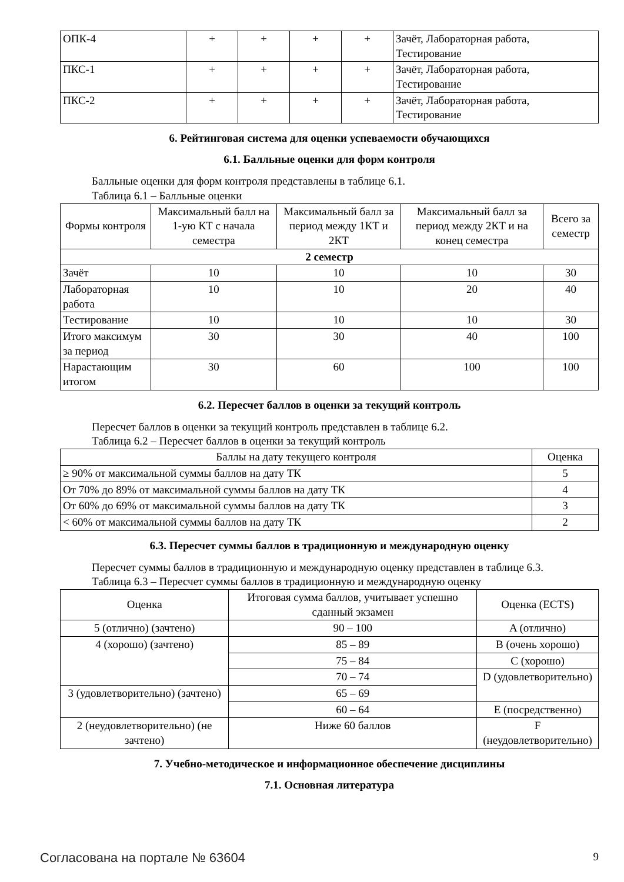| ОПК-4 | + | + | + | + | Зачёт, Лабораторная работа, Тестирование |
| ПКС-1 | + | + | + | + | Зачёт, Лабораторная работа, Тестирование |
| ПКС-2 | + | + | + | + | Зачёт, Лабораторная работа, Тестирование |
6. Рейтинговая система для оценки успеваемости обучающихся
6.1. Балльные оценки для форм контроля
Балльные оценки для форм контроля представлены в таблице 6.1.
Таблица 6.1 – Балльные оценки
| Формы контроля | Максимальный балл на 1-ую КТ с начала семестра | Максимальный балл за период между 1КТ и 2КТ | Максимальный балл за период между 2КТ и на конец семестра | Всего за семестр |
| --- | --- | --- | --- | --- |
| 2 семестр | | | | |
| Зачёт | 10 | 10 | 10 | 30 |
| Лабораторная работа | 10 | 10 | 20 | 40 |
| Тестирование | 10 | 10 | 10 | 30 |
| Итого максимум за период | 30 | 30 | 40 | 100 |
| Нарастающим итогом | 30 | 60 | 100 | 100 |
6.2. Пересчет баллов в оценки за текущий контроль
Пересчет баллов в оценки за текущий контроль представлен в таблице 6.2.
Таблица 6.2 – Пересчет баллов в оценки за текущий контроль
| Баллы на дату текущего контроля | Оценка |
| --- | --- |
| ≥ 90% от максимальной суммы баллов на дату ТК | 5 |
| От 70% до 89% от максимальной суммы баллов на дату ТК | 4 |
| От 60% до 69% от максимальной суммы баллов на дату ТК | 3 |
| < 60% от максимальной суммы баллов на дату ТК | 2 |
6.3. Пересчет суммы баллов в традиционную и международную оценку
Пересчет суммы баллов в традиционную и международную оценку представлен в таблице 6.3.
Таблица 6.3 – Пересчет суммы баллов в традиционную и международную оценку
| Оценка | Итоговая сумма баллов, учитывает успешно сданный экзамен | Оценка (ECTS) |
| --- | --- | --- |
| 5 (отлично) (зачтено) | 90 – 100 | A (отлично) |
| 4 (хорошо) (зачтено) | 85 – 89 | B (очень хорошо) |
| | 75 – 84 | C (хорошо) |
| | 70 – 74 | D (удовлетворительно) |
| 3 (удовлетворительно) (зачтено) | 65 – 69 | |
| | 60 – 64 | E (посредственно) |
| 2 (неудовлетворительно) (не зачтено) | Ниже 60 баллов | F (неудовлетворительно) |
7. Учебно-методическое и информационное обеспечение дисциплины
7.1. Основная литература
Согласована на портале № 63604 9